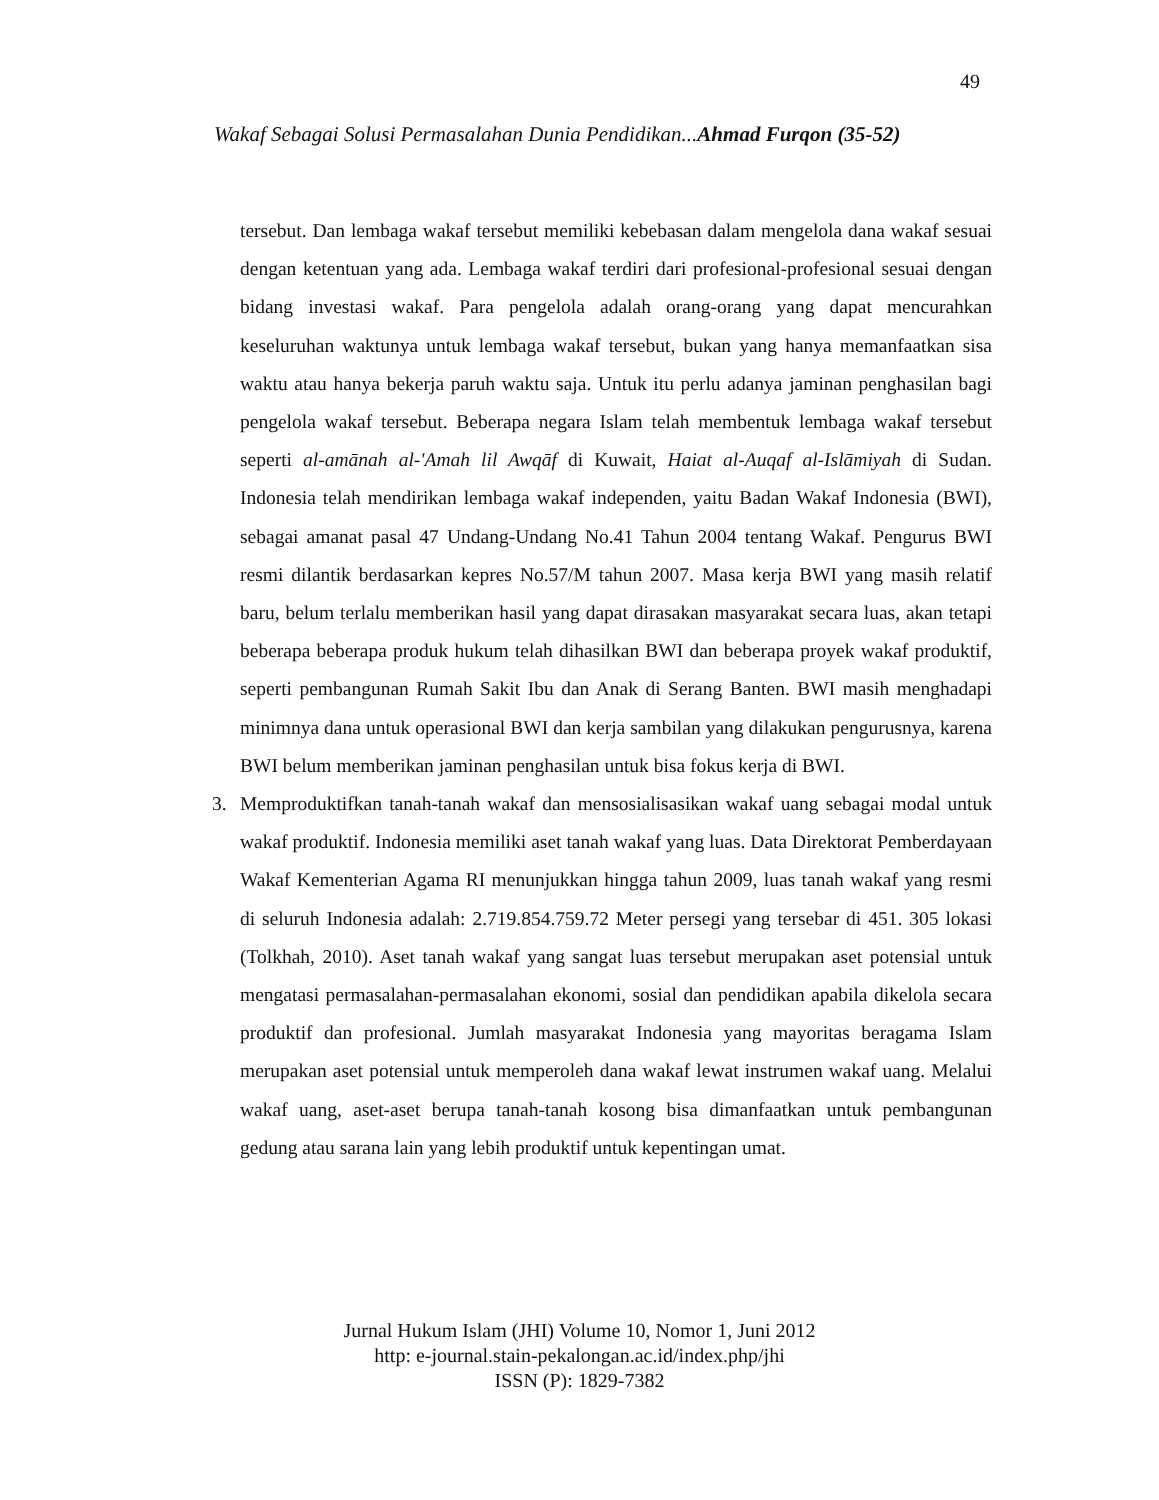49
Wakaf Sebagai Solusi Permasalahan Dunia Pendidikan...Ahmad Furqon (35-52)
tersebut. Dan lembaga wakaf tersebut memiliki kebebasan dalam mengelola dana wakaf sesuai dengan ketentuan yang ada. Lembaga wakaf terdiri dari profesional-profesional sesuai dengan bidang investasi wakaf. Para pengelola adalah orang-orang yang dapat mencurahkan keseluruhan waktunya untuk lembaga wakaf tersebut, bukan yang hanya memanfaatkan sisa waktu atau hanya bekerja paruh waktu saja. Untuk itu perlu adanya jaminan penghasilan bagi pengelola wakaf tersebut. Beberapa negara Islam telah membentuk lembaga wakaf tersebut seperti al-amānah al-'Amah lil Awqāf di Kuwait, Haiat al-Auqaf al-Islāmiyah di Sudan. Indonesia telah mendirikan lembaga wakaf independen, yaitu Badan Wakaf Indonesia (BWI), sebagai amanat pasal 47 Undang-Undang No.41 Tahun 2004 tentang Wakaf. Pengurus BWI resmi dilantik berdasarkan kepres No.57/M tahun 2007. Masa kerja BWI yang masih relatif baru, belum terlalu memberikan hasil yang dapat dirasakan masyarakat secara luas, akan tetapi beberapa beberapa produk hukum telah dihasilkan BWI dan beberapa proyek wakaf produktif, seperti pembangunan Rumah Sakit Ibu dan Anak di Serang Banten. BWI masih menghadapi minimnya dana untuk operasional BWI dan kerja sambilan yang dilakukan pengurusnya, karena BWI belum memberikan jaminan penghasilan untuk bisa fokus kerja di BWI.
3. Memproduktifkan tanah-tanah wakaf dan mensosialisasikan wakaf uang sebagai modal untuk wakaf produktif. Indonesia memiliki aset tanah wakaf yang luas. Data Direktorat Pemberdayaan Wakaf Kementerian Agama RI menunjukkan hingga tahun 2009, luas tanah wakaf yang resmi di seluruh Indonesia adalah: 2.719.854.759.72 Meter persegi yang tersebar di 451. 305 lokasi (Tolkhah, 2010). Aset tanah wakaf yang sangat luas tersebut merupakan aset potensial untuk mengatasi permasalahan-permasalahan ekonomi, sosial dan pendidikan apabila dikelola secara produktif dan profesional. Jumlah masyarakat Indonesia yang mayoritas beragama Islam merupakan aset potensial untuk memperoleh dana wakaf lewat instrumen wakaf uang. Melalui wakaf uang, aset-aset berupa tanah-tanah kosong bisa dimanfaatkan untuk pembangunan gedung atau sarana lain yang lebih produktif untuk kepentingan umat.
Jurnal Hukum Islam (JHI) Volume 10, Nomor 1, Juni 2012
http: e-journal.stain-pekalongan.ac.id/index.php/jhi
ISSN (P): 1829-7382